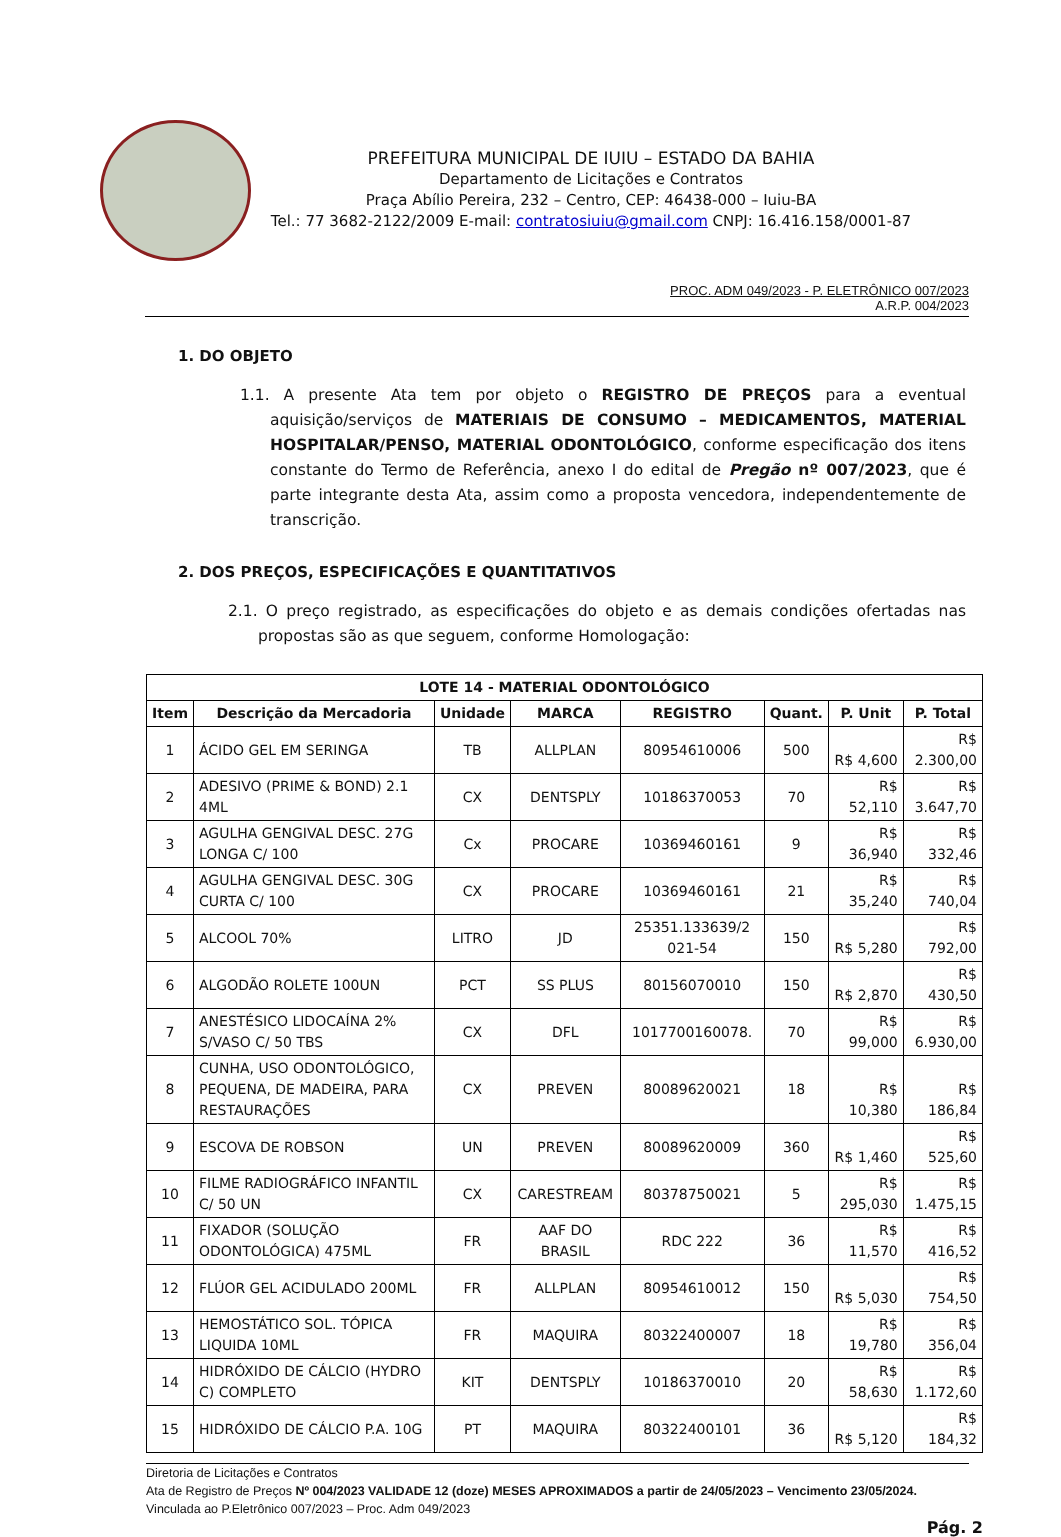PREFEITURA MUNICIPAL DE IUIU – ESTADO DA BAHIA
Departamento de Licitações e Contratos
Praça Abílio Pereira, 232 – Centro, CEP: 46438-000 – Iuiu-BA
Tel.: 77 3682-2122/2009 E-mail: contratosiuiu@gmail.com CNPJ: 16.416.158/0001-87
PROC. ADM 049/2023 - P. ELETRÔNICO 007/2023
A.R.P. 004/2023
1. DO OBJETO
1.1. A presente Ata tem por objeto o REGISTRO DE PREÇOS para a eventual aquisição/serviços de MATERIAIS DE CONSUMO – MEDICAMENTOS, MATERIAL HOSPITALAR/PENSO, MATERIAL ODONTOLÓGICO, conforme especificação dos itens constante do Termo de Referência, anexo I do edital de Pregão nº 007/2023, que é parte integrante desta Ata, assim como a proposta vencedora, independentemente de transcrição.
2. DOS PREÇOS, ESPECIFICAÇÕES E QUANTITATIVOS
2.1. O preço registrado, as especificações do objeto e as demais condições ofertadas nas propostas são as que seguem, conforme Homologação:
| LOTE 14 - MATERIAL ODONTOLÓGICO | | | | | | | |
| --- | --- | --- | --- | --- | --- | --- | --- |
| Item | Descrição da Mercadoria | Unidade | MARCA | REGISTRO | Quant. | P. Unit | P. Total |
| 1 | ÁCIDO GEL EM SERINGA | TB | ALLPLAN | 80954610006 | 500 | R$ 4,600 | R$ 2.300,00 |
| 2 | ADESIVO (PRIME & BOND) 2.1 4ML | CX | DENTSPLY | 10186370053 | 70 | R$ 52,110 | R$ 3.647,70 |
| 3 | AGULHA GENGIVAL DESC. 27G LONGA C/ 100 | Cx | PROCARE | 10369460161 | 9 | R$ 36,940 | R$ 332,46 |
| 4 | AGULHA GENGIVAL DESC. 30G CURTA C/ 100 | CX | PROCARE | 10369460161 | 21 | R$ 35,240 | R$ 740,04 |
| 5 | ALCOOL 70% | LITRO | JD | 25351.133639/2 021-54 | 150 | R$ 5,280 | R$ 792,00 |
| 6 | ALGODÃO ROLETE 100UN | PCT | SS PLUS | 80156070010 | 150 | R$ 2,870 | R$ 430,50 |
| 7 | ANESTÉSICO LIDOCAÍNA 2% S/VASO C/ 50 TBS | CX | DFL | 1017700160078. | 70 | R$ 99,000 | R$ 6.930,00 |
| 8 | CUNHA, USO ODONTOLÓGICO, PEQUENA, DE MADEIRA, PARA RESTAURAÇÕES | CX | PREVEN | 80089620021 | 18 | R$ 10,380 | R$ 186,84 |
| 9 | ESCOVA DE ROBSON | UN | PREVEN | 80089620009 | 360 | R$ 1,460 | R$ 525,60 |
| 10 | FILME RADIOGRÁFICO INFANTIL C/ 50 UN | CX | CARESTREAM | 80378750021 | 5 | R$ 295,030 | R$ 1.475,15 |
| 11 | FIXADOR (SOLUÇÃO ODONTOLÓGICA) 475ML | FR | AAF DO BRASIL | RDC 222 | 36 | R$ 11,570 | R$ 416,52 |
| 12 | FLÚOR GEL ACIDULADO 200ML | FR | ALLPLAN | 80954610012 | 150 | R$ 5,030 | R$ 754,50 |
| 13 | HEMOSTÁTICO SOL. TÓPICA LIQUIDA 10ML | FR | MAQUIRA | 80322400007 | 18 | R$ 19,780 | R$ 356,04 |
| 14 | HIDRÓXIDO DE CÁLCIO (HYDRO C) COMPLETO | KIT | DENTSPLY | 10186370010 | 20 | R$ 58,630 | R$ 1.172,60 |
| 15 | HIDRÓXIDO DE CÁLCIO P.A. 10G | PT | MAQUIRA | 80322400101 | 36 | R$ 5,120 | R$ 184,32 |
Diretoria de Licitações e Contratos
Ata de Registro de Preços Nº 004/2023 VALIDADE 12 (doze) MESES APROXIMADOS a partir de 24/05/2023 – Vencimento 23/05/2024.
Vinculada ao P.Eletrônico 007/2023 – Proc. Adm 049/2023
Pág. 2